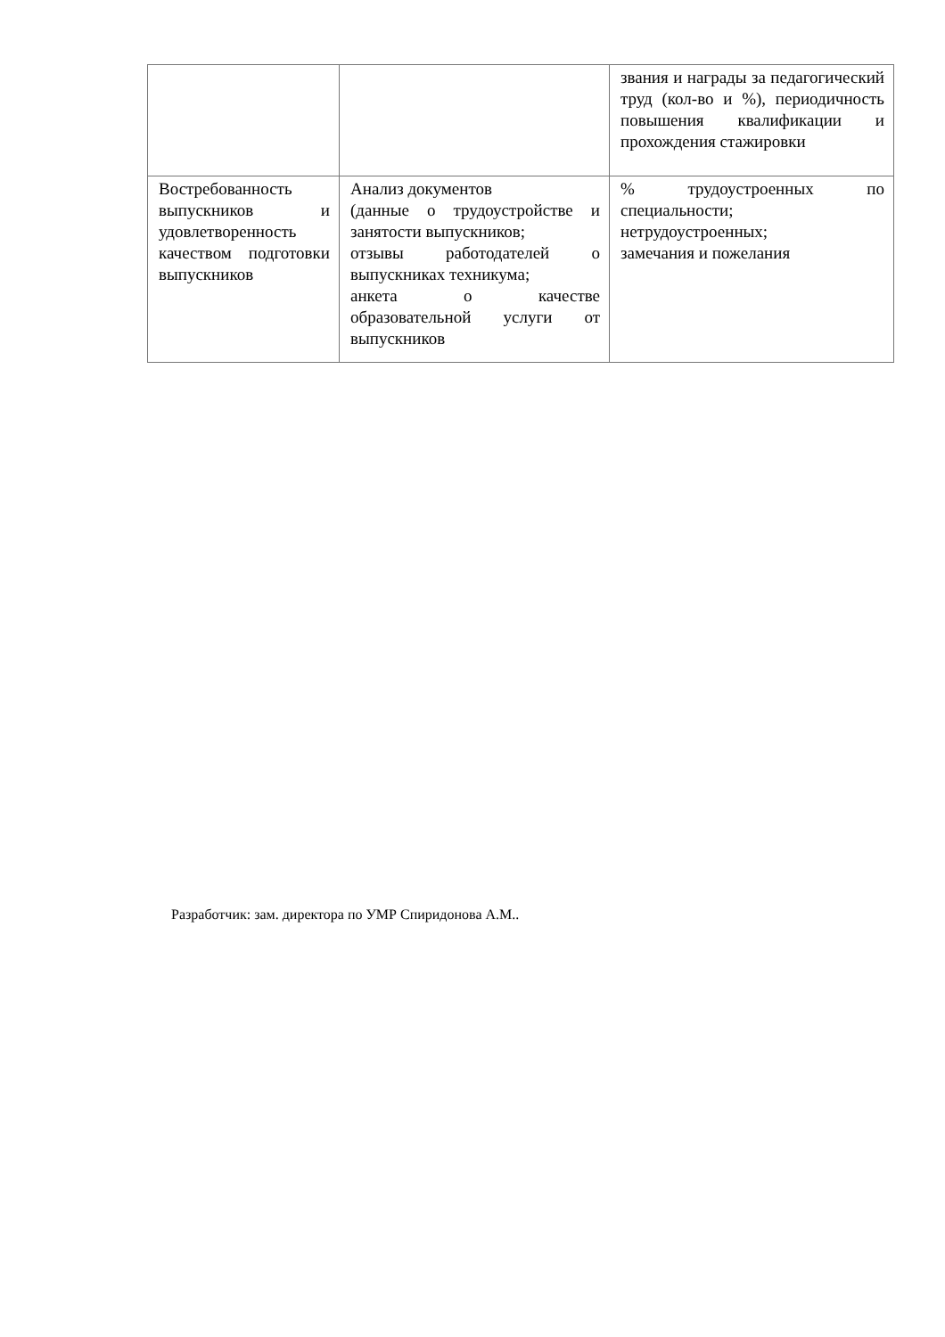| | | звания и награды за педагогический труд (кол-во и %), периодичность повышения квалификации и прохождения стажировки |
| Востребованность выпускников и удовлетворенность качеством подготовки выпускников | Анализ документов (данные о трудоустройстве и занятости выпускников; отзывы работодателей о выпускниках техникума; анкета о качестве образовательной услуги от выпускников | % трудоустроенных по специальности; нетрудоустроенных; замечания и пожелания |
Разработчик: зам. директора по УМР Спиридонова А.М..